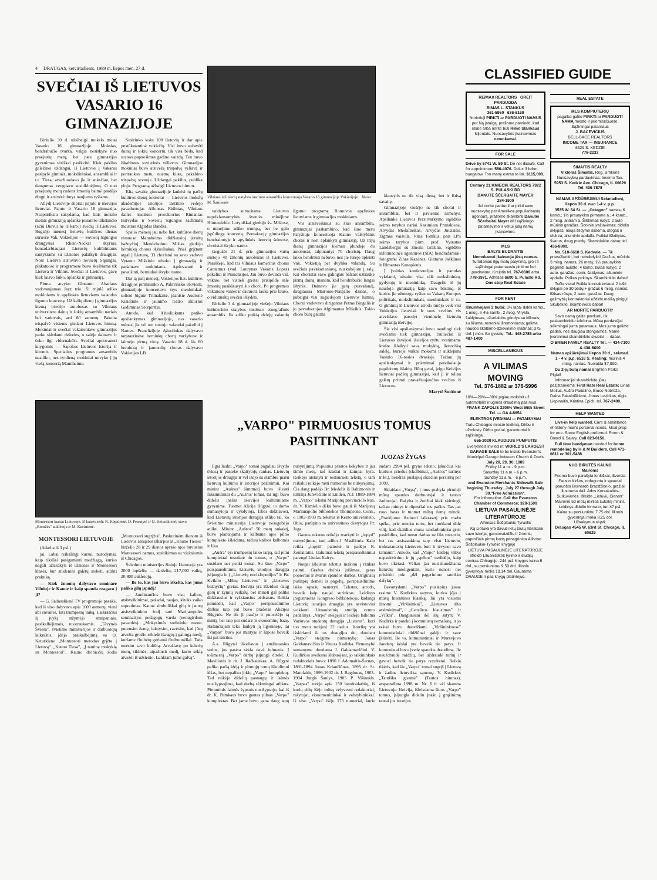4 DRAUGAS, ketvirtadienis, 1989 m. liepos mėn. 27 d.
SVEČIAI IŠ LIETUVOS VASARIO 16 GIMNAZIJOJE
Birželio 30 d. užsibaigė mokslo metai Vasario 16 gimnazijoje. Mokslas, bendrabučio tvarka, valgis nesiskyrė nuo praėjusių metų, bet pats gimnazijos gyvenimas visiškai pasikeitė. Kiek pakilus geležinei uždangai, iš Lietuvos į Vakarus pasipylė giminės, mokslininkai, ansambliai ir t.t. Tiesa, atvažiuodavo jie ir anksčiau, bet daugumas vengdavo susitikinėjimų. O nuo praėjusių metų rudens žmonių baimė pradėjo dingti ir atsivėrė durys naujiems ryšiams.
Atlydį Lietuvoje stipriai pajuto ir išeivijos lietuviai. Pajuto ir Vasario 16 gimnazija. Neapsiriksiu sakydama, kad šiais mokslo metais gimnaziją aplankė pusantro tūkstančio (ačiū Dievui ne iš karto) svečių iš Lietuvos. Rugsėjo mėnesį lietuvių kultūros dienas suruošė Vak. Vokietijos — Sovietų Sąjungos draugystės Rhein-Neckar skyrius, benradarbiaujant Lietuvių kultūriniams santykiams su užsienio palaikyti draugijai. Nors Lietuva atstovavo Sovietų Sąjungai, plakatuose ir programose buvo skelbiama tik Lietuva ir Vilnius. Svečiai iš Lietuvos, gavę kiek laisvo laiko, aplankė ir gimnaziją.
Pirma atvyko Gintauto Abariaus vadovaujamas Jazz trio. Ši trijulė atliko mokiniams ir apylinkės lietuviams valandos ilgumo koncertą. Už kelių dienų į gimnazijos kiemą įriedėjo autobusas su Vilniaus universiteto dainų ir šokių ansamblio nariais bei vadovais, arti 60 asmenų. Pakelta trispalvė visiems giedant Lietuvos himną. Mokiniai ir svečiai vakarieniavo gimnazijos parke skirdami dešreles, o salėje dainavo ir šoko ligi vidurnakčio. Svečiai apdovanoti knygomis — Šapokos Lietuvos istorija ir kitomis. Specialios programos ansamblis neatliko, nes rytdieną mokiniai nuvyko į jų viešą koncertą Mannheime.
Susirinko koks 100 lietuvių ir dar apie pustūkstantinė vokiečių. Visi buvo sužavėti dainų ir šokių koncertu, tik visa bėda, kad scenos papuošimas gadino vaizdą. Ten buvo iškabintos sovietinės vėliavos. Gimnazijos mokiniai buvo atsivežę trispalvę vėliavą ir pertraukos metu, nuėmę kitas, pakabino trispalvę scenoje. Uždangai pakilus, publika plojo. Programą užbaigė Lietuvos himnu.
Kitą savaitę gimnazijoje lankėsi tų pačių kultūros dienų lektoriai — Lietuvos mokslų akademijos istorijos instituto vedėjo pavaduotojas Alfonsas Eidintas, Vilniaus dailės instituto prorektorius Rimantas Buivydas ir Sovietų Sąjungos šachmatų meistras Algirdas Bandza.
Spalio mėnesį jau nebe liet. kultūros dienų rėmuose Mannheimo didžiausioj jėzuitų bažnyčioj Mendelsohno Mišias giedojo berniukų choras Ąžuoliukas. Prieš grįžtant atgal į Lietuvą, 33 choristai su savo vadovu Vytautu Miškiniu užsuko į gimnaziją ir padainavo mokiniams. Apdovanoti ir pavaišinti, berniukai išvyko namo.
Dar tą patį mėnesį, Vokietijos liet. kultūros draugijos pirmininko A. Palavinsko iškviesti, gimnazijoje koncertavo trys menininkai: solistė Sigutė Trimakaitė, pianistė Audronė Kisieliūtė ir jaunimo teatro aktorius Gediminas Storpirštis.
Atrodo, kad Ąžuoliukams patiko apsilankymas gimnazijoje, nes vasario mėnesį jie vėl ten sustojo valandai pakeliui į Nantes. Prancūzijoje Ąžuoliukas dalyvavo tarptautinėse berniukų chorų varžybose ir laimėjo pirmą vietą. Vasario 18 d. šis 60 berniukų ir jaunuolių choras dalyvavo Vokietijos LB
Vilniaus inžinierių statybos instituto ansamblis koncertuoja Vasario 16 gimnazijoje Vokietijoje. Nuotr. M. Šmitienės
valdybos suruoštame Lietuvos nepriklausomybės šventės minėjime Hiuttenfelde. Lotyniškai giedojo šv. Mišiose, o minėjime atliko trumpą, bet be galo įspūdingą koncertą. Pernakvoję gimnazijos bendrabutyje ir apylinkės lietuvių šeimose, choristai išvyko namo.
Gegužės 21 d. prie gimnazijos vartų sustojo 40 žmonių autobusas iš Lietuvos. Paaiškėjo, kad tai Vilniaus kamerinis choras Cantemus (vad. Laurynas Vakaris Lopas) pakeliui iš Prancūzijos. Jau buvo devinta val. vakaro, bet vistiek greitai prisipildė salė žmonių pasiklausyti šio choro. Po programos vakarienė vaišės ir dainuota lauke prie laužo, o vidurnaktį svečiai išlydėti.
Birželio 3 d. gimnazijoje viešėjo Vilniaus inžinierinio statybos instituto etnografinis ansamblis. Jie atliko puikią dviejų valandų ilgumo programą Romuvos apylinkės lietuviams ir gimnazijos mokiniams.
Vos atsisveikinus su šiuo ansambliu, gimnazijai paskambino, kad šiuo metu Paryžiuje koncertuoja Kauno valstybinis choras ir nori aplankyti gimnaziją. Už trijų dienų gimnazijos kieman įdundėjo du autobusai, talpinantys 70 choristų. Daug laiko bendrauti nebuvo, nes jie turėjo apleisti Vak. Vokietiją per dvylika valandų. Su svečiais pavakarieniavę, nuskubėjom į salę. Kai choristai savo galingais balsais užtraukė pirmą dainą, manėm, kad bendrabučio langai išbyrės. Dainavo jie gerą pusvalandį, daugiausia Maironio-Naujalio dainas, o pabaigai visi sugiedojom Lietuvos himną. Chorui vadovavo dirigentas Petras Bingelis ir jo pavaduotojas Algimantas Mišeikis. Tokio choro būtų galima
klausytis ne tik visą dieną, bet ir ištisą savaitę.
Gimnazijoje viešėjo ne tik chorai ir ansambliai, bet ir pavieniai asmenys. Apsilankė Lietuvos Persitvarkymo sąjūdžio seimo tarybos nariai Kazimiera Prunskienė, Alvydas Medalinskas, Arvydas Juozaitis, Zigmas Vaišvila, Vitas Tomkus, pats LPS seimo tarybos pirm. prof. Vytautas Landsbergis su žmona Gražina, Sąjūdžio informacinės agentūros (SIA) bendradarbiai-fotografai Zinas Kazėnas, Gintaras Jaškūnas ir Rimantas Kanapienis.
Į įvairias konferencijas ir parodas vykdami, užsuko visa eilė mokslininkų, gydytojų ir menininkų. Daugelis iš jų naudoja gimnaziją kaip savo būstinę, iš kurios jie užmezga ryšius su Vakarų Europos politikais, mokslininkais, menininkais ir t.t. O giminių iš Lietuvos atrodo turėjo veik visi Vokietijos lietuviai. Ir tuos svečius vis atveždavo parodyt vienintelę lietuvių gimnaziją išeivijoj.
Šie visi apsilankymai buvo naudingi tiek svečiams tiek gimnazijai. Tautiečiai iš Lietuvos žavėjosi išeivijos ryžtu svetimame krašte išlaikyti savą mokyklą, lietuvišką salelę, kurioje vaikai mokomi ir auklėjami Vasario 16-tosios dvasioje. Tačiau jų apsilankymai ir priėmimai pareikalauja papildomų išlaidų. Būtų gerai, jeigu išeivijos lietuviai padėtų gimnazijai, kad ji ir toliau galėtų priimti pravažiuojančius svečius iš Lietuvos.
Marytė Šmitienė
Montessori kursai Lietuvoje. Iš kairės sėdi: R. Kepalienė, D. Petrutytė ir O. Keturakienė; stovi: „Boružės" auklėtoja ir M. Kucinienė.
MONTESSORI LIETUVOJE
(Atkelta iš 3 psl.)
jai. Labai reikalingi kursai, nurodymai, kaip tiksliai pasigaminti medžiagą, kurios negali užsisakyti iš užsienio ir Montessori klasės, kur studentės galėtų stebėti, atlikti praktiką.
— Kiek žmonių dalyvavo seminare Vilniuje ir Kaune ir kaip spauda reagavo į ji?
— G. Sadauskienė TV programoje pasakė, kad iš viso dalyvavo apie 1000 asmenų, vieni abi savaites, kiti trumpesnį laiką. Laikraščiui šį įvykį atžymėjo straipsniais, pasikalbėjimais, nuotraukomis. „Tėvynės Šviesa", švietimo ministerijos ir darbuotojų laikraštis, įdėjo pasikalbėjimą su O. Keturkiene „Montessori metodas grįžta į Lietuvą". „Kauno Tiesa", „Į tautinę mokyklą su Montessori". Kauno drobiečių žodis „Montessori sugrįžta". Paskutinėm dienom iš Lietuvos atsiųstos iškarpos iš „Kauno Tiesos" birželio 28 ir 29 dienos aprašo apie buvusius Montessori namus, susitikimus su viešniomis iš Chicagos.
Švietimo ministerijos žinioje Lietuvoje yra 2000 lopšelių — darželių, 217,000 vaikų, 20,800 auklėtojų.
— Be to, kas jau buvo iškelta, kas jums paliko gilų įspūdį?
— Jaudinančios buvo visų kalbos, atsisveikinimai, pažadai, naujas, kitoks vaiko supratimas. Kaune simboliškai gilų ir jautrų atsisveikinimo žodį tarė Marijampolės seminarijos pedagogų vardu (nenugirdom pavardės). „Mokysimės sodininko meno: purensim žemę, laistysim, ravėsim, kad jūsų atvežta grožio sėklelė išaugtų į galingą medį, kuriame čiulbėtų geriausi čiulbuonėliai. Tada turėsim savo kultūrą. Atvažiavę po kelerių metų, tikimės, atpažinsit medį, kurio sėklą atvežėt iš užsienio. Lenkiam jums galvą".
„VARPO" PIRMUOSIUS TOMUS PASITINKANT
JUOZAS ŽYGAS
Ilgai laukti „Varpo" tomai pagaliau išvydo šviesą ir pasiekė skaitytojų rankas. Lietuvių istorijos draugija ir vėl išėjo su stambiu įnašu lietuvių kultūros ir istorijos pažinimui. Kai minint „Aušros" šimtmetį buvo išleisti faksimiliniai du „Aušros' tomai, tai irgi buvo didelis įnašas išeivijos kultūriniame gyvenime. Tuomet Alicija Rūgytė, to darbo sumanytoja ir vykdytoja, labai didžiavosi, kad Lietuvių istorijos draugija atliko tai, ko Švietimo ministerija Lietuvoje nesugebėjo atlikti. Minint „Aušros" 50 metų sukaktį, buvo planuojama ir kalbama apie pilno komplekto išleidimą, tačiau kalbos kalbomis ir liko.
„Aušra" ėjo trumpesnį laiko tarpą, tad pilni komplektai tesudarė du tomus, o „Varpo" susidaro net penki tomai. Su šiuo „Varpo" perspausdinimu, Lietuvių istorijos draugija įsijungia ir į „Lietuvių enciklopedijos" ir Br. Kviklio „Mūsų Lietuvos" ir „Lietuvos bažnyčių" gretas. Išeivija yra išleidusi daug gerų ir žymių veikalų, bet minėti gal paliks didžiausius ir ryškiausius pėdsakus. Reikia paminėti, kad „Varpo" perspausdinimo darbas taip pat buvo pradėtas Alicijos Rūgytės. Ne tik ji pasėjo ir puoselėjo tą mintį, bet taip pat sudarė ir ekonominę bazę. Rašančiajam teko lankyti ją ligoninėje, tai „Varpas" buvo jos mintyse ir lūpose beveik iki pat mirties.
A.a. Rūgytei iškeliavus į amžinuosius sodus, jos pasėta sėkla davė želmenis. Į tolimesnį „Varpo" darbą įsijungė direkt. J. Masilionis ir dr. J. Račkauskas. A. Rūgytė paliko pačią idėją ir pirmųjų tomų išleidimui lėšas, bet nepaliko jokių „Varpo" komplektų. Tad reikėjo didelių pastangų ir laimės nusišypsojimo, kad darbą sėkmingai atlikus. Pirmutinis laimės šypsnis nusišypsojo, kai iš dr. K. Pemkaus buvo gautas pilnas „Varpo" komplektas. Bet jame buvo gana daug lapų nubyrėjimų. Popierius prastos kokybės ir jau šimto metų, tad kraštai ir kampai byra. Reikėjo atstatyti ir restauruoti tekstą, o tam reikalui reikėjo rasti numerius be nubyrėjimų. Čia daug padėjo Br. Medelis iš Baltimorės ir Emilija Jurevičiūtė iš Linden, N.J. 1889-1894 m. „Varpo" tekstai Marijonų provinciolo kun. dr. V. Rimšelio dėka buvo gauti iš Marijonų Marianapolio bibliotekos Thompsone, Conn., o 1902-1903 m. tekstus iš Kento universiteto, Ohio, parūpino to universiteto dėstytojas Pr. Joga.
Gautus tekstus reikėjo tvarkyti ir „lopyti" nubyrėjimus, kurį atliko J. Masilionis. Kaip reikia „lopyti" pamokė ir padėjo R. Žemaitaitis. Galutinai tekstą perspausdinimui parengė Liudas Kairys.
Naujai išleistus tekstus malonu į rankas paimti. Gražus dróbės įrišimas, geras popierius ir švarus spaudos darbas. Originalų puslapių dėmėti ir pageltę, perspausdinime laiko sąnašų nematyti. Tekstas, atrodo, beveik kaip naujai surinktas. Leidinys įregistruotas Kongreso bibliotekoje, kadangi Lietuvių istorijos draugija yra savistoviai veikianti Lituanistinių studijų centro padalinys. „Varpo" steigėju ir leidėju laikoma Varšuvos studentų draugija „Lietuva", kuri tuo metu turėjusi 22 narius. Istorikų yra išskiriami iš tos draugijos du, duodant „Varpo" steigime pirmenybę: Jonas Gaidamavičius ir Vincas Kudirka. Pirmenybė sumanyme duodama J. Gaidamavičiui. V. Kudirkos sveikatai šlubuojant, jo talkininkais redaktoriais buvo: 1890 J. Adomaitis-Šernas, 1891-1894 Jonas Kriaučiūnas, 1895 dr. St. Matulaitis, 1899-1902 dr. J. Bagdonas, 1903-1904 Jurgis Šaulys, 1905 P. Višinskis. „Varpas" turėjo apie 150 bendradarbių, iš kurių eilių išėjo mūsų vėlyvesni redaktoriai, rašytojai, visuomenininkai ir valstybininkai. Iš viso „Varpo" išėjo 173 numeriai, kurie sudaro 2994 psl. gryno teksto. Įskaičius kai kuriuos priedus (skelbimai, „Aušros" turinys ir kt.), bendras puslapių skaičius persiritų per 3000.
Sklaidant „Varpą", į mus prabyla pirmieji mūsų spaudos darbuotojai ir tautos žadintojai. Rašyba ir žodžiai kiek skirtingi, tačiau mintys ir rūpesčiai tos pačios. Tas pat ruso batas ir tuomet mūsų žemę mindė. „Pradėjome išzduoti laikrasztį prie mažu spėku, prie menku turtu, bet turėdami didę viltį, kad skaitlius musu sandarbininku greit pasididins, kad musu darbas ne liks tuszcziu, bet ras atsiszaukimą tarp visu Lietuviu, troksztanczių Lietuveis buti ir tėvynei savo tarnauti". Atrodo, kad „Varpo" leidėjų viltys nepasitvirtino ir jų „spėkos" nedidėjo, kaip buvo tikėtasi. Vėliau jau nusiskundžiama lietuvių inteligentais, kurie nenori nei prisidėti prie „dėl pagerinimo tautiško dalykų".
Bevartydami „Varpo" puslapius juose rasime V. Kudirkos satyras, kurios įėjo į mūsų literatūros klasiką. Tai yra visiems žinomi „Viršininkai", „Lietuvos tilto atsiminimai", „Cenzūros klausimas" ir „Vilkai". Daugiausiai dėl šių satyrų V. Kudirka ir pateko į komunistų nemalonę, ir jo raštai buvo draudžiami. „Viršininkuose" komunistiniai didžiūnai galėjo ir save įžiūrėti. Be to, komunistiniai ir Muravjovo žandarų kėslai yra beveik tie patys. Ir komunistai buvo įvedę spaudos draudimą. Jie neuždraudė raidžių, bet uždraudė turinį ir gavosi beveik tie patys rezultatai. Reikia tikėtis, kad šie „Varpo" tomai sugrįš į Lietuvą ir žadins lietuvišką sąmonę. V. Kudirkos „Tautiška giesmė" (Tautos himnas), atspausdinta 1898 m. Nr. 6 ir vėl skamba Lietuvoje. Išeivija, išleisdama šiuos „Varpo" tomus, įsijungia dideliu įnašu į grąžinimą tautai jos istorijos.
CLASSIFIED GUIDE
RE/MAX REALTORS GREIT PARDUODA
RIMAS L. STANKUS
361-5950 636-6169
Norintieji PIRKTI ar PARDUOTI NAMUS per šią įstaigą, prašome paminėti, kad esate arba norite būti Rimo Stankaus klijentais. Nuosavybės įkainavimas nemokamai.
FOR SALE
Drive by 6741 W. 59 St. Do not disturb. Call for appointment 586-4076. Delux 3 bdrm. bungalow. Too many extras to list. $115,000.
Century 21 KMIECIK REALTORS 7922 S. PULASKI RD
DANUTĖ ŠČERBAITĖ MAYER
284-1900
Jei norite parduoti ar pirkti savo nuosavybę per Amerikos populiariausią agentūrą, prašome skambinti Danutei Ščerbaitei Mayer dėl sąžiningo patarnavimo ir veltui jūsų namų įkainavimo.
MLS
BALYS BUDRAITIS
Nemokamai įkainuoja jūsų namus.
Turėdamas ilgų metų patyrimą, greit ir sąžiningai patarnausiu pirkime bei pardavime. Kreiptis tel. 767-0600 arba 778-3971. Adresas 6600 S. Pulaski Rd. One stop Real Estate
FOR RENT
Išnuomojami 2 butai: 3½ labai dideli kamb., 1 mieg. ir 4½ kamb., 2 mieg. Virykla, šaldytuvas, užuolaidos grindys su kilimais; su šiluma; neseniai išremontuota; galima naudoti skalbimo-džiovinimo mašinas; 375 dol. į mėn. Be gyvulių. Tel.: 448-2785 arba 487-1400
MISCELLANEOUS
A VILIMAS MOVING
Tel. 376-1882 ar 376-5996
10%—20%—30% pigiau mokėsit už automobilio ir ugnies draudimą pas mus.
FRANK ZAPOLIS 3208½ West 95th Street Tel. — GA 4-8654
ELEKTROS ĮVEDIMAI — PATAISYMAI
Turiu Chicagos miesto leidimą. Dirbu ir užmiesty. Dirbu greitai, garantuotai ir sąžiningai.
655-2020 KLAUDIJUS PUMPUTIS
Everyone's invited in: WORLD'S LARGEST GARAGE SALE to be inside Evanston's Municipal Garage between Church & Davis July 28, 29, 30, 1989
Friday 11 a.m. - 9 p.m.
Saturday 11 a.m. - 6 p.m.
Sunday 11 a.m. - 6 p.m.
and Evanston Merchants Sidewalk Sale begining Thursday., July 27 through July 30."Free Admission".
For information: Call the Evanston Chamber of Commerce; 328-1500
LIETUVA PASAULINĖJE LITERATŪROJE
Alfonsas Šešplaukis-Tyruolis
Ką Lietuva yra davusi kitų tautų literatūrai savo istorija, gamtovaizdžiu ir žmonių papročiais pirmą kartą panagrinėta Alfonso Šešplaukio-Tyruolio knygoje
LIETUVA PASAULINĖJE LITERATŪROJE
Išleido Lituanistikos tyrimo ir studijų centras Chicagoje. 244 psl. Knygos kaina 8 dol., su persiuntimu 9.50 dol. Illinois gyventojai moka 10.14 dol. Gaunama DRAUGE ir pas knygų platintojus.
REAL ESTATE
MLS KOMPIUTERIŲ
pagalba galite PIRKTI ar PARDUOTI NAMĄ mieste ir priemiesčiuose. Sąžiningai patarnaus
J. BACEVIČIUS
BELL-BACE REALTORS
INCOME TAX — INSURANCE
6529 S. KEDZIE
778-2233
ŠIMAITIS REALTY
Viktoras Šimaitis, Reg. Brokeris
Nuosavybių pardavimas. Income Tax.
5953 S. Kedzie Ave. Chicago, IL 60629 Tel. 436-7878
NAMAS APŽIŪRĖJIMUI Sekmadienį, liepos 30 d. nuo 1-4 v. p.p.
3535 W. 64 St. — „Octagon" namas; 6 kamb.; 1½ prausyklos pirmame a.; 4 kamb., 2 mieg. antram a. Šildomas rūsys; 2 auto mūrinis garažas. Šoninis įvažiavimas; didelis sklypas; nauja šildymo sistema, stogas ir elektra; aliuminio apdaila. Puikiai išlaikytas, švarus; daug priedų. Skambinkite dabar, tel. 436-8800.
No. 510-6618 S. Kedvale. — Tik pravažiuokit, bet netrukdykit! Gražus, mūrinis 3 mieg. namas, 26 metų; 1½ prausyklos pagrind. aukšte; 4 kamb. butas rūsyje; 2 auto. garažas; centr. šaldymas; aliuminio apdaila. Puikus pirkinys. Skambinkite dabar!
Tučia vieta! Reikia kontraktoriaus! 2 tušti sklypai po 30 pėdų + gražus 6 mieg. namas; ištisas rūsys, 2 auto. garažas. Daug galimybių kontraktoriui uždirbt maišą pinigų! Skubėkite, skambinkite dabar!
AR NORITE PARDUOTI?
Savo namą galite parduoti, tik paskambinkite telefonu. Mūsų pardavėjai sėkmingai jums patarnaus. Mes jums galime padėti, nes daugiau stengiamės. Namo įvertinimui skambinkite skubiai — dabar.
O'BRIEN FAMILY REALTY Tel. — 434-7100 & 436-8600
Namas apžiūrėjimui liepos 30 d., sekmad. 1 - 4 v. p.p. 6516 S. Keating; mūrinis 4 mieg. namas. Nuolaida $7,000.
Du 2-jų butų namai Brighton Parke Pigiai!
Informacijai skambinkite jūsų pažįstamiems; First Rate Real Estate: Linas Meilus, Aušra Padalino, Bruce Nebrėža, Daina Pakalniškienė, Jonas Levickas, Algis Liepinaitis, Kristina Epich, tel. 767-2400.
HELP WANTED
Live-in help wanted. Care & assistance of elderly man's personal needs. Meal prep. for one. Some English preferred. Room & Board & Salary. Call 823-0150.
Full time handyman needed for home remodeling by H & M Builders. Call 471-0811 or 301-5488.
NUO BIRUTĖS KALNO
Maironis
Poema buvo parašyta lenkiškai, išversta Fausto Kiršos, redaguota ir spaudai paruošta Bernardo Brazdžionio, gražiai iliustruota dail. Ados Korsakaitės-Sutkuvienės. Išleido „Lietuvių Dienos" Maironio 50 metų mirties sukaktį minint. Leidinys didelio formato, turi 47 psl. Kaina su persiuntimu 7.75 dol. Illinois gyventojai moka 8.25 dol.
Užsakymus siųsti:
Draugas 4545 W. 63rd St. Chicago, IL 60629